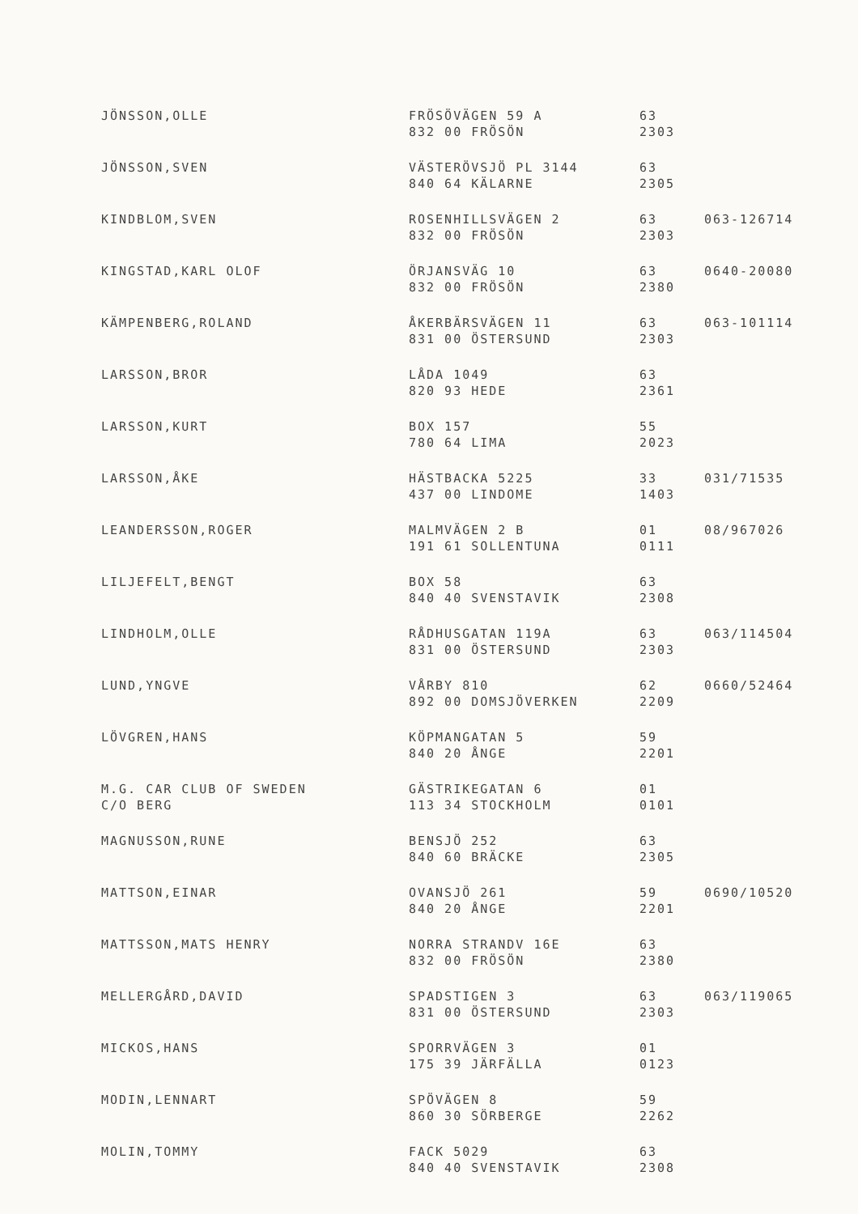| JÖNSSON,OLLE | FRÖSÖVÄGEN 59 A 832 00 FRÖSÖN | 63 2303 | |
| JÖNSSON,SVEN | VÄSTERÖVSJÖ PL 3144 840 64 KÄLARNE | 63 2305 | |
| KINDBLOM,SVEN | ROSENHILLSVÄGEN 2 832 00 FRÖSÖN | 63 2303 | 063-126714 |
| KINGSTAD,KARL OLOF | ÖRJANSVÄG 10 832 00 FRÖSÖN | 63 2380 | 0640-20080 |
| KÄMPENBERG,ROLAND | ÅKERBÄRSVÄGEN 11 831 00 ÖSTERSUND | 63 2303 | 063-101114 |
| LARSSON,BROR | LÅDA 1049 820 93 HEDE | 63 2361 | |
| LARSSON,KURT | BOX 157 780 64 LIMA | 55 2023 | |
| LARSSON,ÅKE | HÄSTBACKA 5225 437 00 LINDOME | 33 1403 | 031/71535 |
| LEANDERSSON,ROGER | MALMVÄGEN 2 B 191 61 SOLLENTUNA | 01 0111 | 08/967026 |
| LILJEFELT,BENGT | BOX 58 840 40 SVENSTAVIK | 63 2308 | |
| LINDHOLM,OLLE | RÅDHUSGATAN 119A 831 00 ÖSTERSUND | 63 2303 | 063/114504 |
| LUND,YNGVE | VÅRBY 810 892 00 DOMSJÖVERKEN | 62 2209 | 0660/52464 |
| LÖVGREN,HANS | KÖPMANGATAN 5 840 20 ÅNGE | 59 2201 | |
| M.G. CAR CLUB OF SWEDEN C/O BERG | GÄSTRIKEGATAN 6 113 34 STOCKHOLM | 01 0101 | |
| MAGNUSSON,RUNE | BENSJÖ 252 840 60 BRÄCKE | 63 2305 | |
| MATTSON,EINAR | OVANSJÖ 261 840 20 ÅNGE | 59 2201 | 0690/10520 |
| MATTSSON,MATS HENRY | NORRA STRANDV 16E 832 00 FRÖSÖN | 63 2380 | |
| MELLERGÅRD,DAVID | SPADSTIGEN 3 831 00 ÖSTERSUND | 63 2303 | 063/119065 |
| MICKOS,HANS | SPORRVÄGEN 3 175 39 JÄRFÄLLA | 01 0123 | |
| MODIN,LENNART | SPÖVÄGEN 8 860 30 SÖRBERGE | 59 2262 | |
| MOLIN,TOMMY | FACK 5029 840 40 SVENSTAVIK | 63 2308 | |